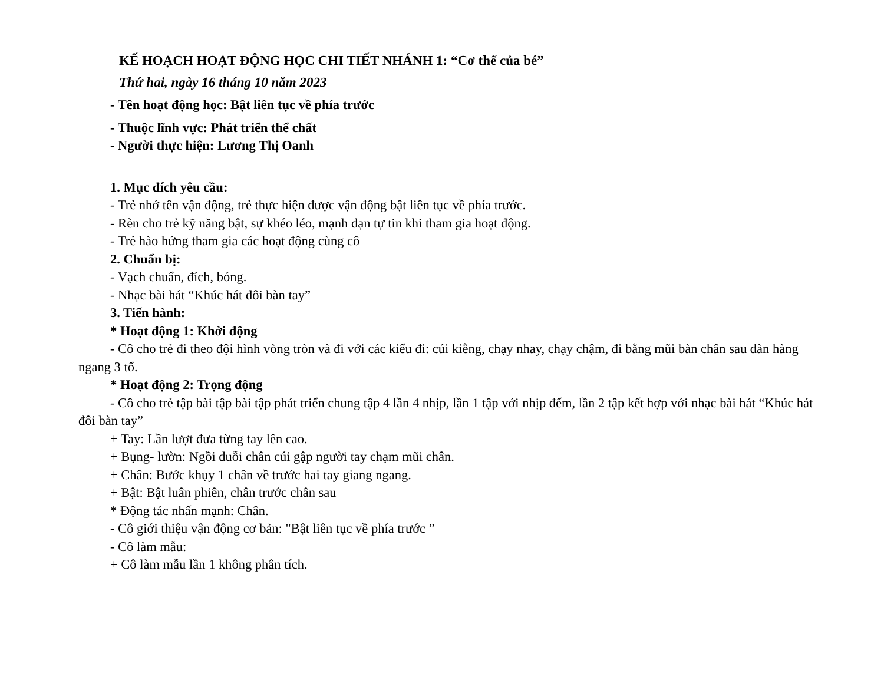KẾ HOẠCH HOẠT ĐỘNG HỌC CHI TIẾT NHÁNH 1: “Cơ thể của bé”
Thứ hai, ngày 16 tháng 10 năm 2023
- Tên hoạt động học: Bật liên tục về phía trước
- Thuộc lĩnh vực: Phát triển thể chất
- Người thực hiện: Lương Thị Oanh
1. Mục đích yêu cầu:
- Trẻ nhớ tên vận động, trẻ thực hiện được vận động bật liên tục về phía trước.
- Rèn cho trẻ kỹ năng bật, sự khéo léo, mạnh dạn tự tin khi tham gia hoạt động.
- Trẻ hào hứng tham gia các hoạt động cùng cô
2. Chuẩn bị:
- Vạch chuẩn, đích, bóng.
- Nhạc bài hát “Khúc hát đôi bàn tay”
3. Tiến hành:
* Hoạt động 1: Khởi động
- Cô cho trẻ đi theo đội hình vòng tròn và đi với các kiểu đi: cúi kiễng, chạy nhay, chạy chậm, đi bằng mũi bàn chân sau dàn hàng ngang 3 tổ.
* Hoạt động 2: Trọng động
- Cô cho trẻ tập bài tập bài tập phát triển chung tập 4 lần 4 nhịp, lần 1 tập với nhịp đếm, lần 2 tập kết hợp với nhạc bài hát “Khúc hát đôi bàn tay”
+ Tay: Lần lượt đưa từng tay lên cao.
+ Bụng- lườn: Ngồi duỗi chân cúi gập người tay chạm mũi chân.
+ Chân: Bước khụy 1 chân về trước hai tay giang ngang.
+ Bật: Bật luân phiên, chân trước chân sau
* Động tác nhấn mạnh: Chân.
- Cô giới thiệu vận động cơ bản: "Bật liên tục về phía trước ”
- Cô làm mẫu:
+ Cô làm mẫu lần 1 không phân tích.